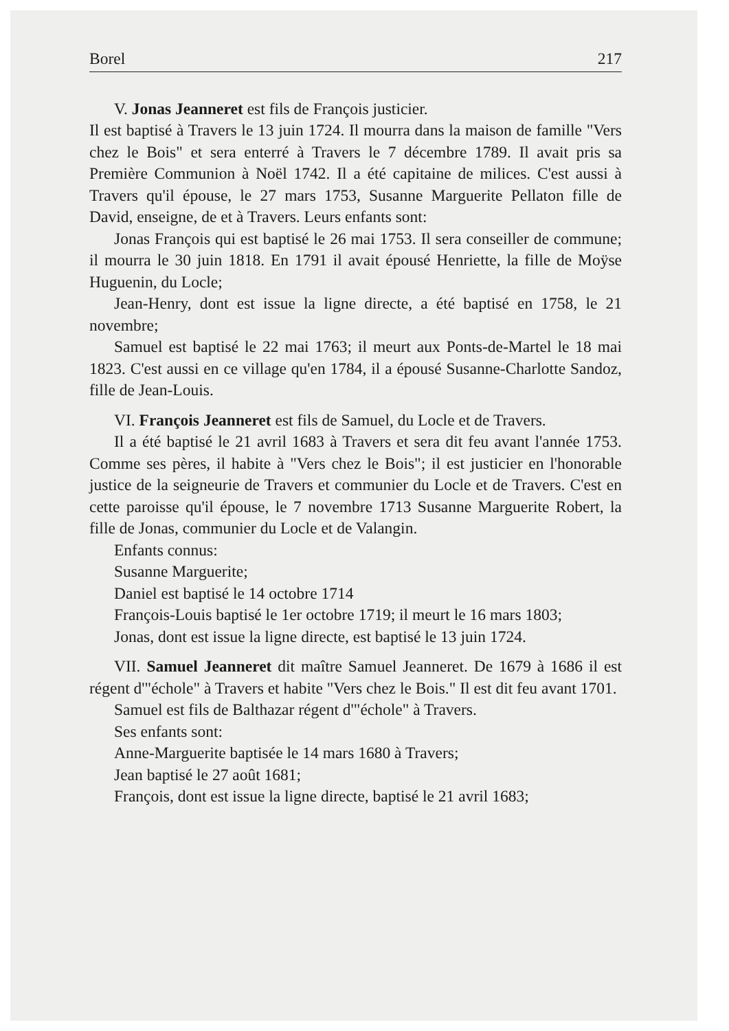Borel 217
V. Jonas Jeanneret est fils de François justicier.
Il est baptisé à Travers le 13 juin 1724. Il mourra dans la maison de famille "Vers chez le Bois" et sera enterré à Travers le 7 décembre 1789. Il avait pris sa Première Communion à Noël 1742. Il a été capitaine de milices. C'est aussi à Travers qu'il épouse, le 27 mars 1753, Susanne Marguerite Pellaton fille de David, enseigne, de et à Travers. Leurs enfants sont:
Jonas François qui est baptisé le 26 mai 1753. Il sera conseiller de commune; il mourra le 30 juin 1818. En 1791 il avait épousé Henriette, la fille de Moÿse Huguenin, du Locle;
Jean-Henry, dont est issue la ligne directe, a été baptisé en 1758, le 21 novembre;
Samuel est baptisé le 22 mai 1763; il meurt aux Ponts-de-Martel le 18 mai 1823. C'est aussi en ce village qu'en 1784, il a épousé Susanne-Charlotte Sandoz, fille de Jean-Louis.
VI. François Jeanneret est fils de Samuel, du Locle et de Travers.
Il a été baptisé le 21 avril 1683 à Travers et sera dit feu avant l'année 1753. Comme ses pères, il habite à "Vers chez le Bois"; il est justicier en l'honorable justice de la seigneurie de Travers et communier du Locle et de Travers. C'est en cette paroisse qu'il épouse, le 7 novembre 1713 Susanne Marguerite Robert, la fille de Jonas, communier du Locle et de Valangin.
Enfants connus:
Susanne Marguerite;
Daniel est baptisé le 14 octobre 1714
François-Louis baptisé le 1er octobre 1719; il meurt le 16 mars 1803;
Jonas, dont est issue la ligne directe, est baptisé le 13 juin 1724.
VII. Samuel Jeanneret dit maître Samuel Jeanneret. De 1679 à 1686 il est régent d'"échole" à Travers et habite "Vers chez le Bois." Il est dit feu avant 1701.
Samuel est fils de Balthazar régent d'"échole" à Travers.
Ses enfants sont:
Anne-Marguerite baptisée le 14 mars 1680 à Travers;
Jean baptisé le 27 août 1681;
François, dont est issue la ligne directe, baptisé le 21 avril 1683;